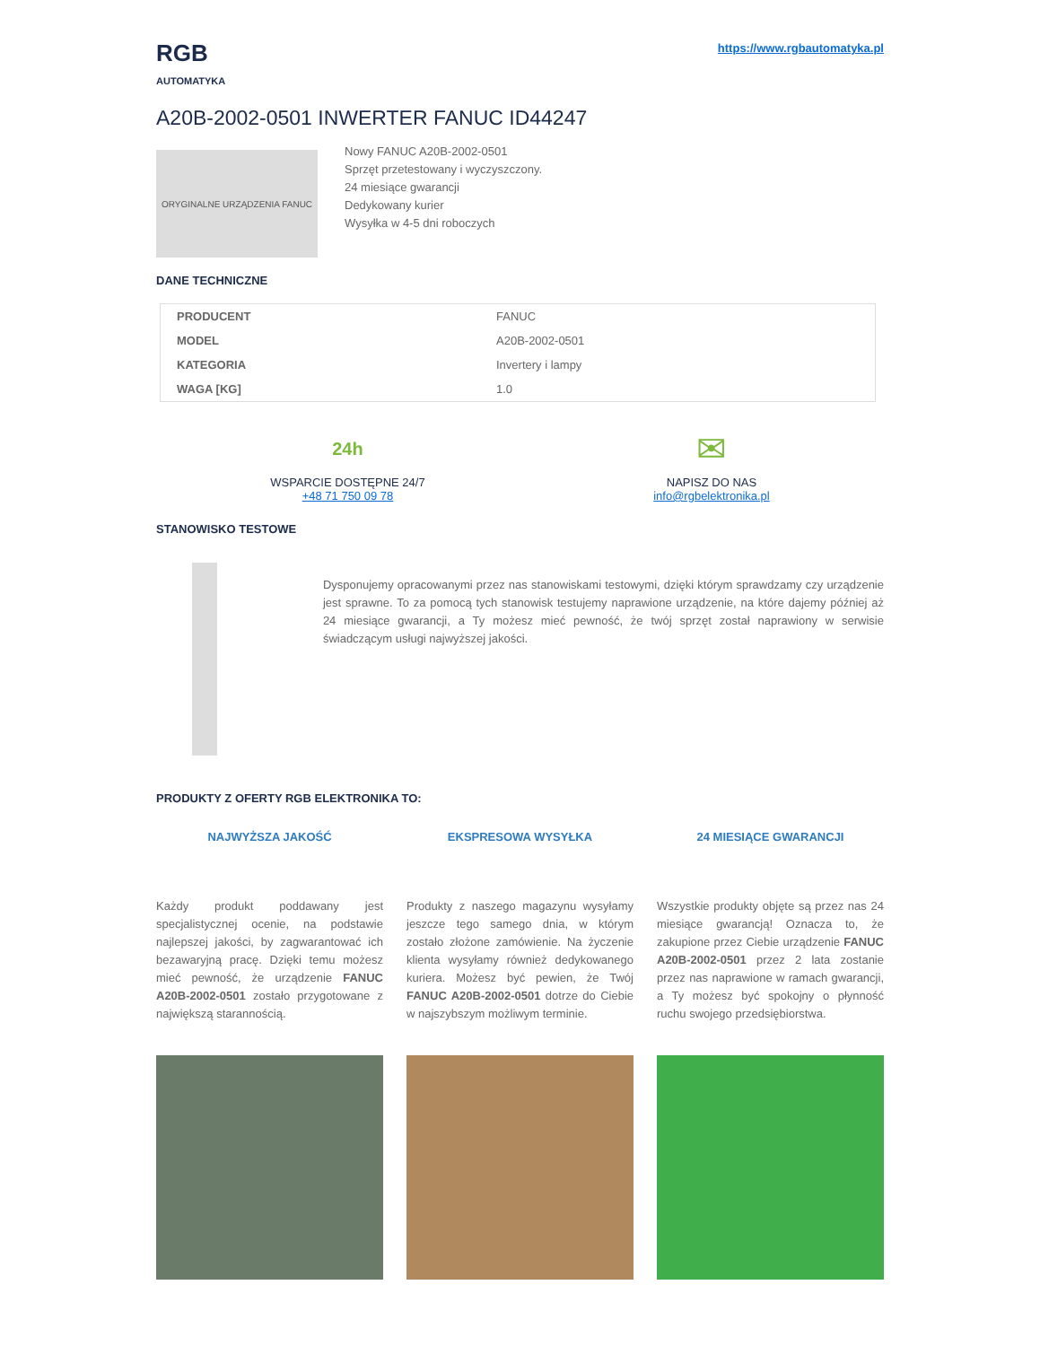RGB
AUTOMATYKA
https://www.rgbautomatyka.pl
A20B-2002-0501 INWERTER FANUC ID44247
ORYGINALNE URZĄDZENIA FANUC
Nowy FANUC A20B-2002-0501
Sprzęt przetestowany i wyczyszczony.
24 miesiące gwarancji
Dedykowany kurier
Wysyłka w 4-5 dni roboczych
DANE TECHNICZNE
| PRODUCENT | FANUC |
| MODEL | A20B-2002-0501 |
| KATEGORIA | Invertery i lampy |
| WAGA [KG] | 1.0 |
24h
WSPARCIE DOSTĘPNE 24/7
+48 71 750 09 78
✉
NAPISZ DO NAS
info@rgbelektronika.pl
STANOWISKO TESTOWE
Dysponujemy opracowanymi przez nas stanowiskami testowymi, dzięki którym sprawdzamy czy urządzenie jest sprawne. To za pomocą tych stanowisk testujemy naprawione urządzenie, na które dajemy później aż 24 miesiące gwarancji, a Ty możesz mieć pewność, że twój sprzęt został naprawiony w serwisie świadczącym usługi najwyższej jakości.
PRODUKTY Z OFERTY RGB ELEKTRONIKA TO:
NAJWYŻSZA JAKOŚĆ
Każdy produkt poddawany jest specjalistycznej ocenie, na podstawie najlepszej jakości, by zagwarantować ich bezawaryjną pracę. Dzięki temu możesz mieć pewność, że urządzenie FANUC A20B-2002-0501 zostało przygotowane z największą starannością.
EKSPRESOWA WYSYŁKA
Produkty z naszego magazynu wysyłamy jeszcze tego samego dnia, w którym zostało złożone zamówienie. Na życzenie klienta wysyłamy również dedykowanego kuriera. Możesz być pewien, że Twój FANUC A20B-2002-0501 dotrze do Ciebie w najszybszym możliwym terminie.
24 MIESIĄCE GWARANCJI
Wszystkie produkty objęte są przez nas 24 miesiące gwarancją! Oznacza to, że zakupione przez Ciebie urządzenie FANUC A20B-2002-0501 przez 2 lata zostanie przez nas naprawione w ramach gwarancji, a Ty możesz być spokojny o płynność ruchu swojego przedsiębiorstwa.